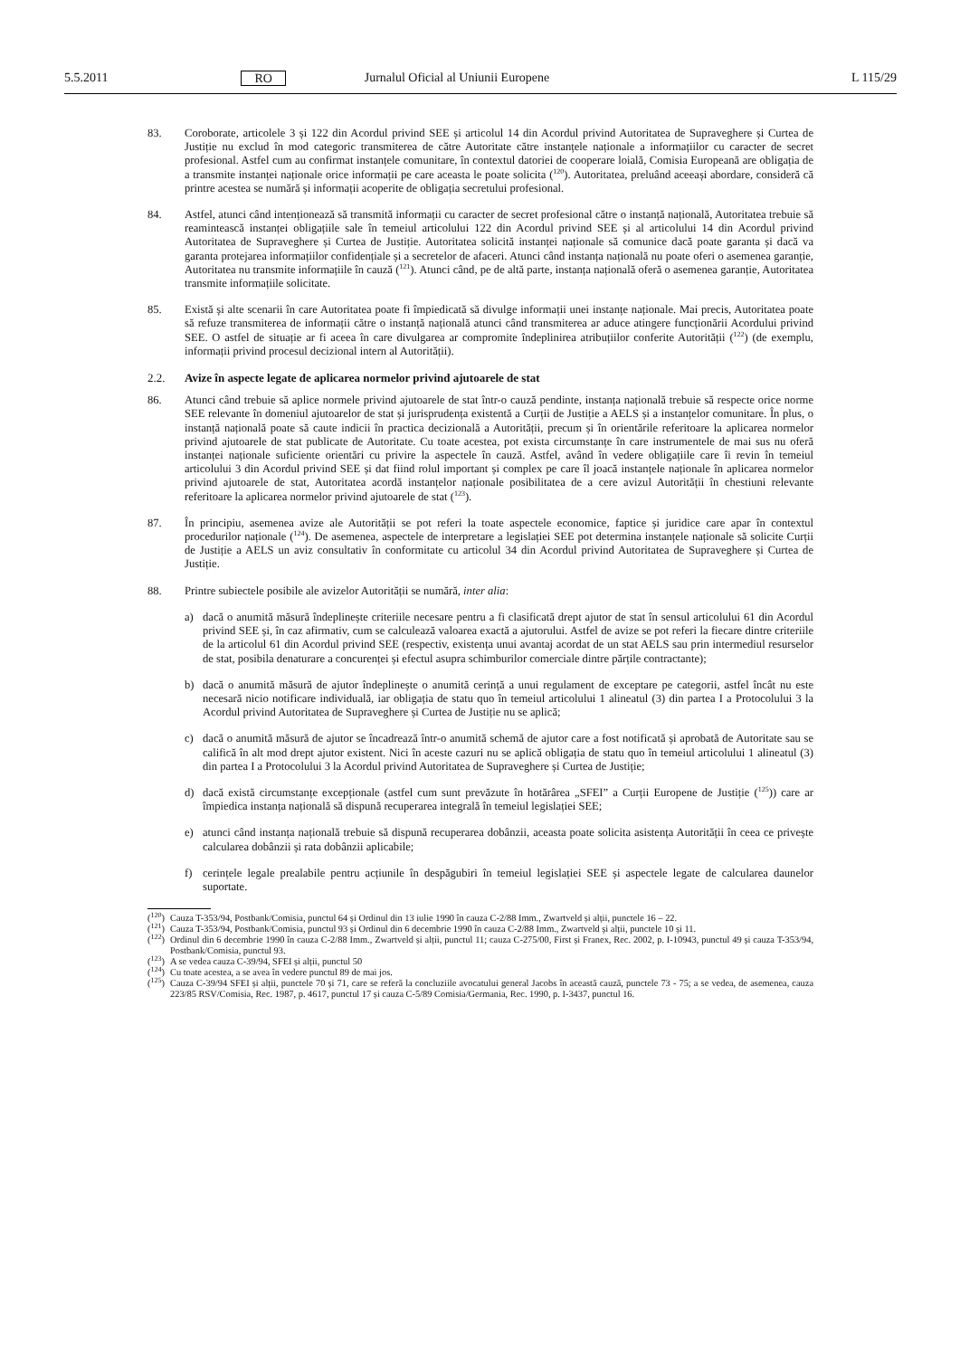5.5.2011 RO Jurnalul Oficial al Uniunii Europene L 115/29
83. Coroborate, articolele 3 și 122 din Acordul privind SEE și articolul 14 din Acordul privind Autoritatea de Supraveghere și Curtea de Justiție nu exclud în mod categoric transmiterea de către Autoritate către instanțele naționale a informațiilor cu caracter de secret profesional. Astfel cum au confirmat instanțele comunitare, în contextul datoriei de cooperare loială, Comisia Europeană are obligația de a transmite instanței naționale orice informații pe care aceasta le poate solicita (<sup>120</sup>). Autoritatea, preluând aceeași abordare, consideră că printre acestea se numără și informații acoperite de obligația secretului profesional.
84. Astfel, atunci când intenționează să transmită informații cu caracter de secret profesional către o instanță națională, Autoritatea trebuie să reamintească instanței obligațiile sale în temeiul articolului 122 din Acordul privind SEE și al articolului 14 din Acordul privind Autoritatea de Supraveghere și Curtea de Justiție. Autoritatea solicită instanței naționale să comunice dacă poate garanta și dacă va garanta protejarea informațiilor confidențiale și a secretelor de afaceri. Atunci când instanța națională nu poate oferi o asemenea garanție, Autoritatea nu transmite informațiile în cauză (<sup>121</sup>). Atunci când, pe de altă parte, instanța națională oferă o asemenea garanție, Autoritatea transmite informațiile solicitate.
85. Există și alte scenarii în care Autoritatea poate fi împiedicată să divulge informații unei instanțe naționale. Mai precis, Autoritatea poate să refuze transmiterea de informații către o instanță națională atunci când transmiterea ar aduce atingere funcționării Acordului privind SEE. O astfel de situație ar fi aceea în care divulgarea ar compromite îndeplinirea atribuțiilor conferite Autorității (<sup>122</sup>) (de exemplu, informații privind procesul decizional intern al Autorității).
2.2. Avize în aspecte legate de aplicarea normelor privind ajutoarele de stat
86. Atunci când trebuie să aplice normele privind ajutoarele de stat într-o cauză pendinte, instanța națională trebuie să respecte orice norme SEE relevante în domeniul ajutoarelor de stat și jurisprudența existentă a Curții de Justiție a AELS și a instanțelor comunitare. În plus, o instanță națională poate să caute indicii în practica decizională a Autorității, precum și în orientările referitoare la aplicarea normelor privind ajutoarele de stat publicate de Autoritate. Cu toate acestea, pot exista circumstanțe în care instrumentele de mai sus nu oferă instanței naționale suficiente orientări cu privire la aspectele în cauză. Astfel, având în vedere obligațiile care îi revin în temeiul articolului 3 din Acordul privind SEE și dat fiind rolul important și complex pe care îl joacă instanțele naționale în aplicarea normelor privind ajutoarele de stat, Autoritatea acordă instanțelor naționale posibilitatea de a cere avizul Autorității în chestiuni relevante referitoare la aplicarea normelor privind ajutoarele de stat (<sup>123</sup>).
87. În principiu, asemenea avize ale Autorității se pot referi la toate aspectele economice, faptice și juridice care apar în contextul procedurilor naționale (<sup>124</sup>). De asemenea, aspectele de interpretare a legislației SEE pot determina instanțele naționale să solicite Curții de Justiție a AELS un aviz consultativ în conformitate cu articolul 34 din Acordul privind Autoritatea de Supraveghere și Curtea de Justiție.
88. Printre subiectele posibile ale avizelor Autorității se numără, inter alia:
a) dacă o anumită măsură îndeplinește criteriile necesare pentru a fi clasificată drept ajutor de stat în sensul articolului 61 din Acordul privind SEE și, în caz afirmativ, cum se calculează valoarea exactă a ajutorului. Astfel de avize se pot referi la fiecare dintre criteriile de la articolul 61 din Acordul privind SEE (respectiv, existența unui avantaj acordat de un stat AELS sau prin intermediul resurselor de stat, posibila denaturare a concurenței și efectul asupra schimburilor comerciale dintre părțile contractante);
b) dacă o anumită măsură de ajutor îndeplinește o anumită cerință a unui regulament de exceptare pe categorii, astfel încât nu este necesară nicio notificare individuală, iar obligația de statu quo în temeiul articolului 1 alineatul (3) din partea I a Protocolului 3 la Acordul privind Autoritatea de Supraveghere și Curtea de Justiție nu se aplică;
c) dacă o anumită măsură de ajutor se încadrează într-o anumită schemă de ajutor care a fost notificată și aprobată de Autoritate sau se califică în alt mod drept ajutor existent. Nici în aceste cazuri nu se aplică obligația de statu quo în temeiul articolului 1 alineatul (3) din partea I a Protocolului 3 la Acordul privind Autoritatea de Supraveghere și Curtea de Justiție;
d) dacă există circumstanțe excepționale (astfel cum sunt prevăzute în hotărârea „SFEI” a Curții Europene de Justiție (<sup>125</sup>)) care ar împiedica instanța națională să dispună recuperarea integrală în temeiul legislației SEE;
e) atunci când instanța națională trebuie să dispună recuperarea dobânzii, aceasta poate solicita asistența Autorității în ceea ce privește calcularea dobânzii și rata dobânzii aplicabile;
f) cerințele legale prealabile pentru acțiunile în despăgubiri în temeiul legislației SEE și aspectele legate de calcularea daunelor suportate.
(<sup>120</sup>) Cauza T-353/94, Postbank/Comisia, punctul 64 și Ordinul din 13 iulie 1990 în cauza C-2/88 Imm., Zwartveld și alții, punctele 16 – 22.
(<sup>121</sup>) Cauza T-353/94, Postbank/Comisia, punctul 93 și Ordinul din 6 decembrie 1990 în cauza C-2/88 Imm., Zwartveld și alții, punctele 10 și 11.
(<sup>122</sup>) Ordinul din 6 decembrie 1990 în cauza C-2/88 Imm., Zwartveld și alții, punctul 11; cauza C-275/00, First și Franex, Rec. 2002, p. I-10943, punctul 49 și cauza T-353/94, Postbank/Comisia, punctul 93.
(<sup>123</sup>) A se vedea cauza C-39/94, SFEI și alții, punctul 50
(<sup>124</sup>) Cu toate acestea, a se avea în vedere punctul 89 de mai jos.
(<sup>125</sup>) Cauza C-39/94 SFEI și alții, punctele 70 și 71, care se referă la concluziile avocatului general Jacobs în această cauză, punctele 73 - 75; a se vedea, de asemenea, cauza 223/85 RSV/Comisia, Rec. 1987, p. 4617, punctul 17 și cauza C-5/89 Comisia/Germania, Rec. 1990, p. I-3437, punctul 16.